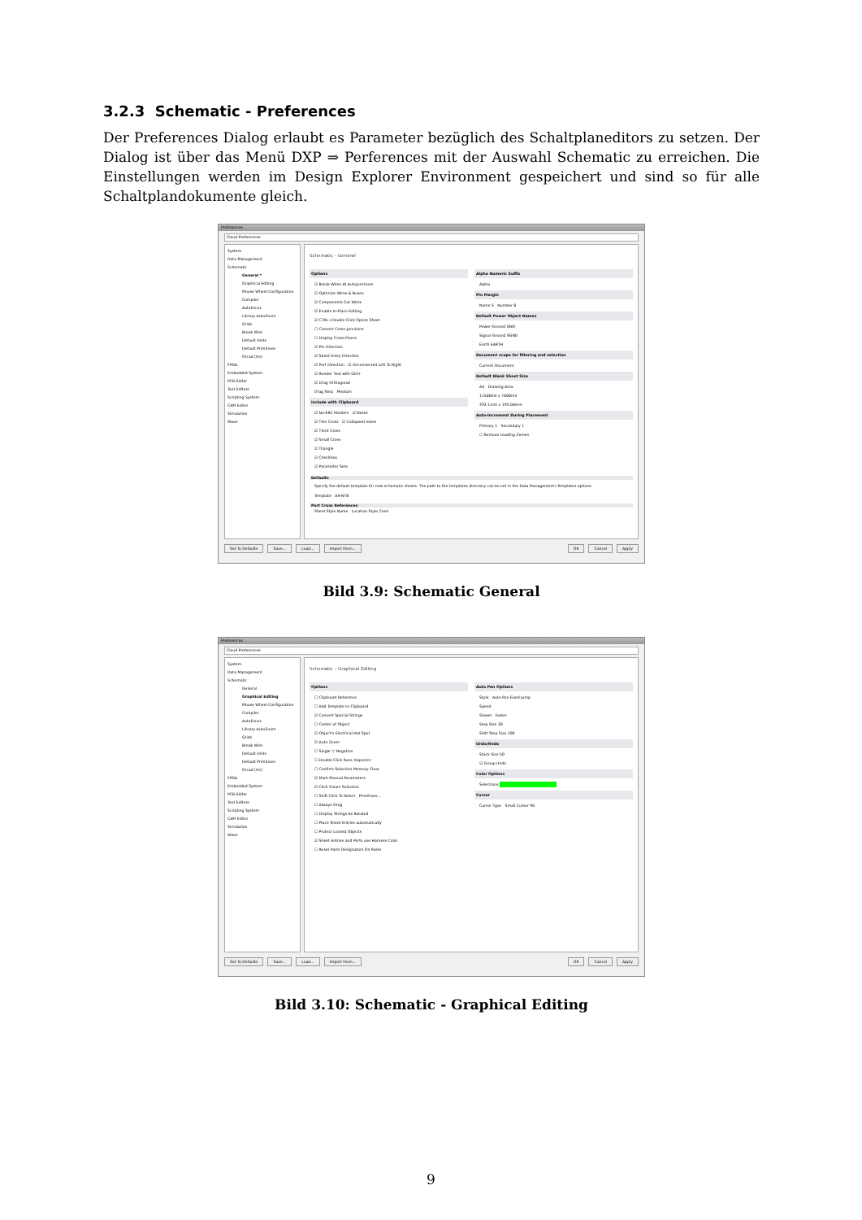3.2.3 Schematic - Preferences
Der Preferences Dialog erlaubt es Parameter bezüglich des Schaltplaneditors zu setzen. Der Dialog ist über das Menü DXP ⇒ Perferences mit der Auswahl Schematic zu erreichen. Die Einstellungen werden im Design Explorer Environment gespeichert und sind so für alle Schaltplandokumente gleich.
Preferences
Cloud Preferences
System
Data Management
Schematic
General *
Graphical Editing
Mouse Wheel Configuration
Compiler
AutoFocus
Library AutoZoom
Grids
Break Wire
Default Units
Default Primitives
Orcad (tm)
FPGA
Embedded System
PCB Editor
Text Editors
Scripting System
CAM Editor
Simulation
Wave
Schematic – General
Options
☑ Break Wires At Autojunctions
☑ Optimize Wires & Buses
☑ Components Cut Wires
☑ Enable In-Place Editing
☑ CTRL+Double Click Opens Sheet
☐ Convert Cross-Junctions
☐ Display Cross-Overs
☑ Pin Direction
☑ Sheet Entry Direction
☑ Port Direction ☑ Unconnected Left To Right
☑ Render Text with GDI+
☑ Drag Orthogonal
Drag Step Medium
Include with Clipboard
☑ No-ERC Markers ☑ Notes
☑ Thin Cross ☑ Collapsed notes
☑ Thick Cross
☑ Small Cross
☑ Triangle
☑ Checkbox
☑ Parameter Sets
Alpha Numeric Suffix
Alpha
Pin Margin
Name 5 Number 8
Default Power Object Names
Power Ground GND
Signal Ground SGND
Earth EARTH
Document scope for filtering and selection
Current Document
Default Blank Sheet Size
A4 Drawing Area
11500mil x 7600mil
292.1mm x 193.04mm
Auto-Increment During Placement
Primary 1 Secondary 1
☐ Remove Leading Zeroes
Defaults
Specify the default template for new schematic sheets. The path to the templates directory can be set in the Data Management>Templates options.
Template A4-NTB
Port Cross References
Sheet Style Name Location Style Zone
Set To Defaults Save... Load... Import From... OK Cancel Apply
Bild 3.9: Schematic General
Preferences
Cloud Preferences
System
Data Management
Schematic
General
Graphical Editing
Mouse Wheel Configuration
Compiler
AutoFocus
Library AutoZoom
Grids
Break Wire
Default Units
Default Primitives
Orcad (tm)
FPGA
Embedded System
PCB Editor
Text Editors
Scripting System
CAM Editor
Simulation
Wave
Schematic – Graphical Editing
Options
☐ Clipboard Reference
☐ Add Template to Clipboard
☑ Convert Special Strings
☐ Center of Object
☑ Object's Electrical Hot Spot
☑ Auto Zoom
☐ Single '\' Negation
☐ Double Click Runs Inspector
☐ Confirm Selection Memory Clear
☑ Mark Manual Parameters
☑ Click Clears Selection
☐ Shift Click To Select Primitives...
☐ Always Drag
☐ Display Strings As Rotated
☐ Place Sheet Entries automatically
☐ Protect Locked Objects
☑ Sheet Entries and Ports use Harness Color
☐ Reset Parts Designators On Paste
Auto Pan Options
Style Auto Pan Fixed Jump
Speed
Slower Faster
Step Size 30
Shift Step Size 100
Undo/Redo
Stack Size 50
☑ Group Undo
Color Options
Selections
Cursor
Cursor Type Small Cursor 90
Set To Defaults Save... Load... Import From... OK Cancel Apply
Bild 3.10: Schematic - Graphical Editing
9